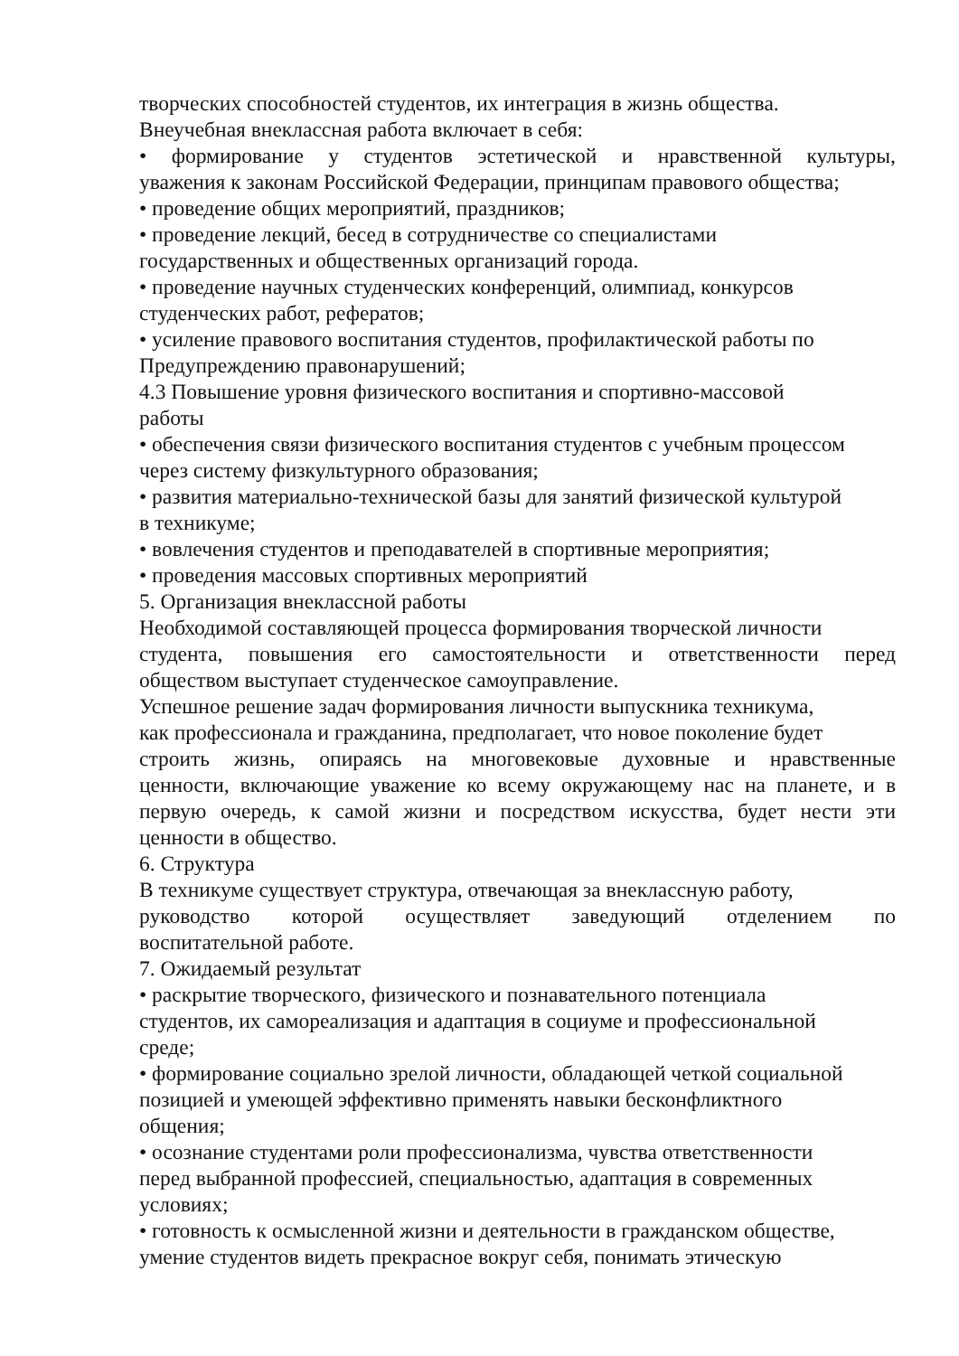творческих способностей студентов, их интеграция в жизнь общества.
Внеучебная внеклассная работа включает в себя:
• формирование у студентов эстетической и нравственной культуры,
уважения к законам Российской Федерации, принципам правового общества;
• проведение общих мероприятий, праздников;
• проведение лекций, бесед в сотрудничестве со специалистами
государственных и общественных организаций города.
• проведение научных студенческих конференций, олимпиад, конкурсов
студенческих работ, рефератов;
• усиление правового воспитания студентов, профилактической работы по
Предупреждению правонарушений;
4.3 Повышение уровня физического воспитания и спортивно-массовой
работы
• обеспечения связи физического воспитания студентов с учебным процессом
через систему физкультурного образования;
• развития материально-технической базы для занятий физической культурой
в техникуме;
• вовлечения студентов и преподавателей в спортивные мероприятия;
• проведения массовых спортивных мероприятий
5. Организация внеклассной работы
Необходимой составляющей процесса формирования творческой личности
студента, повышения его самостоятельности и ответственности перед
обществом выступает студенческое самоуправление.
Успешное решение задач формирования личности выпускника техникума,
как профессионала и гражданина, предполагает, что новое поколение будет
строить жизнь, опираясь на многовековые духовные и нравственные
ценности, включающие уважение ко всему окружающему нас на планете, и в
первую очередь, к самой жизни и посредством искусства, будет нести эти
ценности в общество.
6. Структура
В техникуме существует структура, отвечающая за внеклассную работу,
руководство которой осуществляет заведующий отделением по
воспитательной работе.
7. Ожидаемый результат
• раскрытие творческого, физического и познавательного потенциала
студентов, их самореализация и адаптация в социуме и профессиональной
среде;
• формирование социально зрелой личности, обладающей четкой социальной
позицией и умеющей эффективно применять навыки бесконфликтного
общения;
• осознание студентами роли профессионализма, чувства ответственности
перед выбранной профессией, специальностью, адаптация в современных
условиях;
• готовность к осмысленной жизни и деятельности в гражданском обществе,
умение студентов видеть прекрасное вокруг себя, понимать этическую